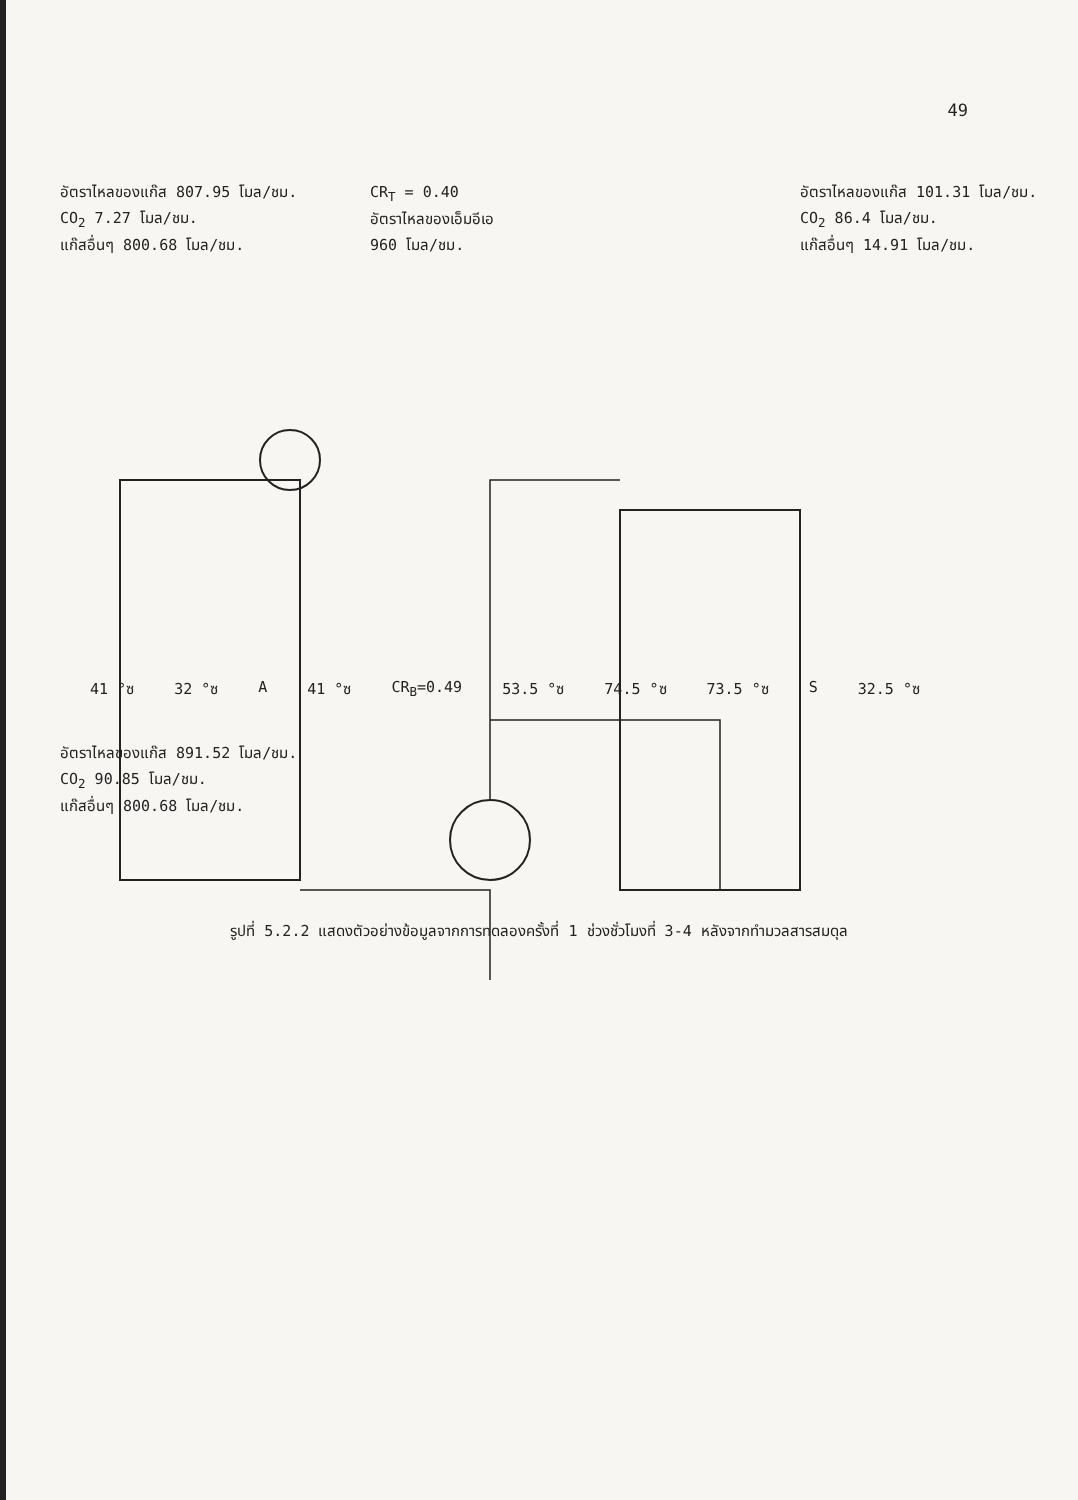49
อัตราไหลของแก๊ส 807.95 โมล/ชม.
CO<sub>2</sub> 7.27 โมล/ชม.
แก๊สอื่นๆ 800.68 โมล/ชม.
CR<sub>T</sub> = 0.40
อัตราไหลของเอ็มอีเอ
960 โมล/ชม.
อัตราไหลของแก๊ส 101.31 โมล/ชม.
CO<sub>2</sub> 86.4 โมล/ชม.
แก๊สอื่นๆ 14.91 โมล/ชม.
41 °ซ 32 °ซ A 41 °ซ CR<sub>B</sub>=0.49 53.5 °ซ 74.5 °ซ 73.5 °ซ S 32.5 °ซ
อัตราไหลของแก๊ส 891.52 โมล/ชม.
CO<sub>2</sub> 90.85 โมล/ชม.
แก๊สอื่นๆ 800.68 โมล/ชม.
รูปที่ 5.2.2 แสดงตัวอย่างข้อมูลจากการทดลองครั้งที่ 1 ช่วงชั่วโมงที่ 3-4 หลังจากทำมวลสารสมดุล